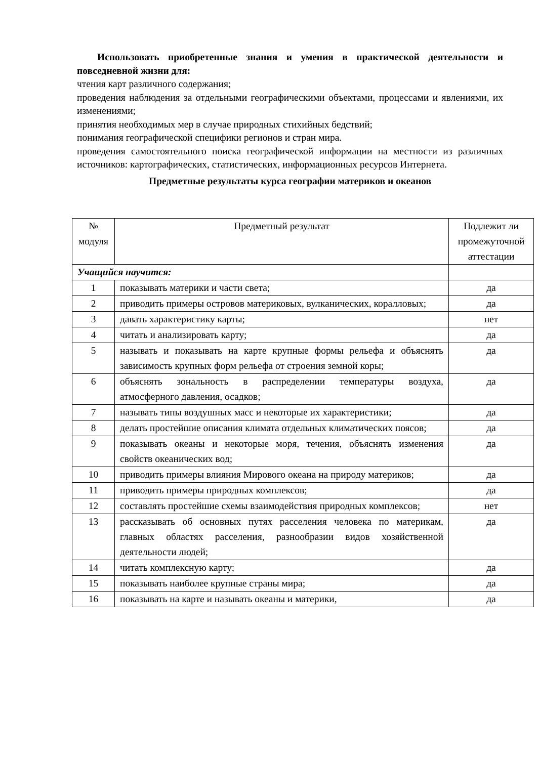Использовать приобретенные знания и умения в практической деятельности и повседневной жизни для:
чтения карт различного содержания;
проведения наблюдения за отдельными географическими объектами, процессами и явлениями, их изменениями;
принятия необходимых мер в случае природных стихийных бедствий;
понимания географической специфики регионов и стран мира.
проведения самостоятельного поиска географической информации на местности из различных источников: картографических, статистических, информационных ресурсов Интернета.
Предметные результаты курса географии материков и океанов
| № модуля | Предметный результат | Подлежит ли промежуточной аттестации |
| --- | --- | --- |
| Учащийся научится: | | |
| 1 | показывать материки и части света; | да |
| 2 | приводить примеры островов материковых, вулканических, коралловых; | да |
| 3 | давать характеристику карты; | нет |
| 4 | читать и анализировать карту; | да |
| 5 | называть и показывать на карте крупные формы рельефа и объяснять зависимость крупных форм рельефа от строения земной коры; | да |
| 6 | объяснять зональность в распределении температуры воздуха, атмосферного давления, осадков; | да |
| 7 | называть типы воздушных масс и некоторые их характеристики; | да |
| 8 | делать простейшие описания климата отдельных климатических поясов; | да |
| 9 | показывать океаны и некоторые моря, течения, объяснять изменения свойств океанических вод; | да |
| 10 | приводить примеры влияния Мирового океана на природу материков; | да |
| 11 | приводить примеры природных комплексов; | да |
| 12 | составлять простейшие схемы взаимодействия природных комплексов; | нет |
| 13 | рассказывать об основных путях расселения человека по материкам, главных областях расселения, разнообразии видов хозяйственной деятельности людей; | да |
| 14 | читать комплексную карту; | да |
| 15 | показывать наиболее крупные страны мира; | да |
| 16 | показывать на карте и называть океаны и материки, | да |